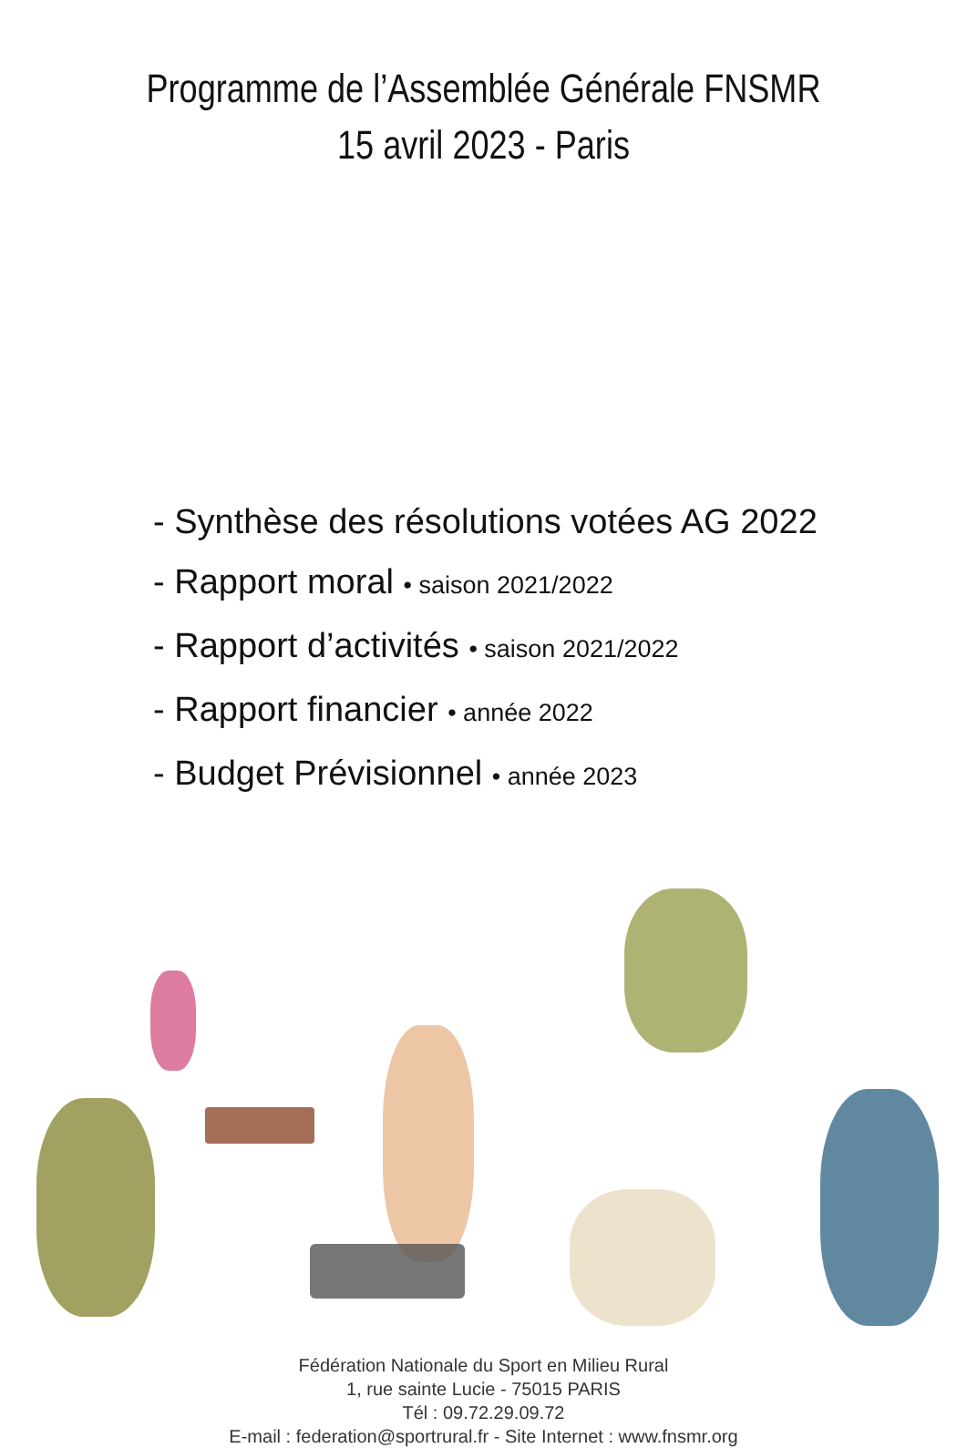Programme de l’Assemblée Générale FNSMR
15 avril 2023 - Paris
- Synthèse des résolutions votées AG 2022
- Rapport moral • saison 2021/2022
- Rapport d’activités • saison 2021/2022
- Rapport financier • année 2022
- Budget Prévisionnel • année 2023
Fédération Nationale du Sport en Milieu Rural
1, rue sainte Lucie - 75015 PARIS
Tél : 09.72.29.09.72
E-mail : federation@sportrural.fr - Site Internet : www.fnsmr.org